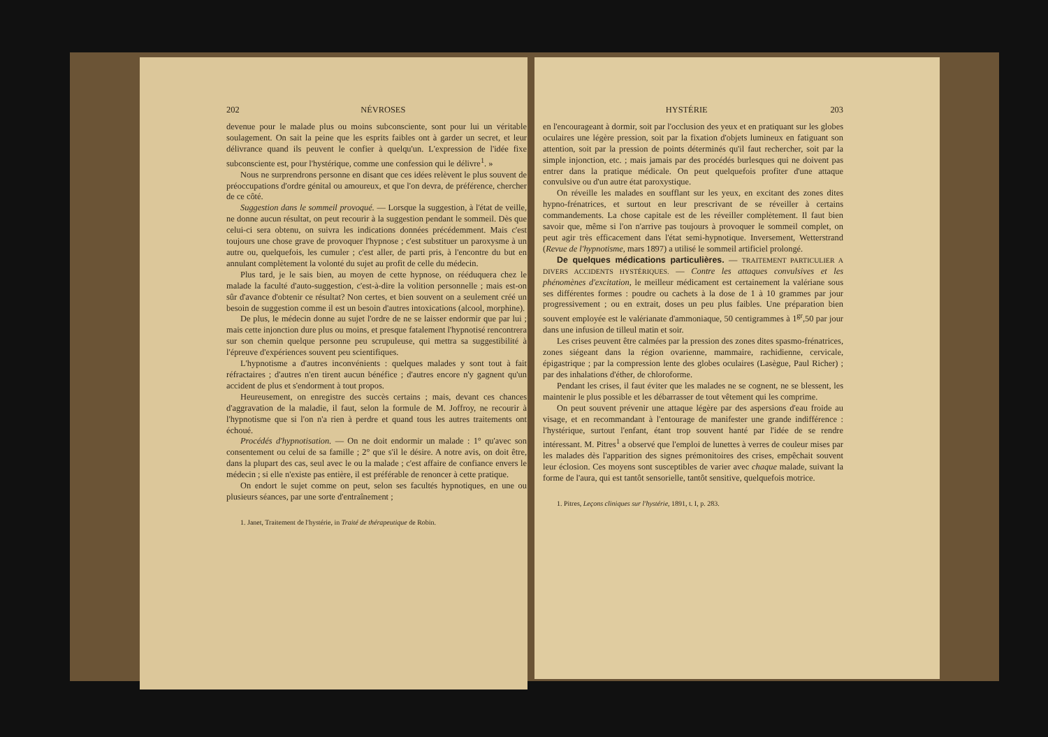202 NÉVROSES
devenue pour le malade plus ou moins subconsciente, sont pour lui un véritable soulagement. On sait la peine que les esprits faibles ont à garder un secret, et leur délivrance quand ils peuvent le confier à quelqu'un. L'expression de l'idée fixe subconsciente est, pour l'hystérique, comme une confession qui le délivre<sup>1</sup>. »
Nous ne surprendrons personne en disant que ces idées relèvent le plus souvent de préoccupations d'ordre génital ou amoureux, et que l'on devra, de préférence, chercher de ce côté.
Suggestion dans le sommeil provoqué. — Lorsque la suggestion, à l'état de veille, ne donne aucun résultat, on peut recourir à la suggestion pendant le sommeil. Dès que celui-ci sera obtenu, on suivra les indications données précédemment. Mais c'est toujours une chose grave de provoquer l'hypnose ; c'est substituer un paroxysme à un autre ou, quelquefois, les cumuler ; c'est aller, de parti pris, à l'encontre du but en annulant complètement la volonté du sujet au profit de celle du médecin.
Plus tard, je le sais bien, au moyen de cette hypnose, on rééduquera chez le malade la faculté d'auto-suggestion, c'est-à-dire la volition personnelle ; mais est-on sûr d'avance d'obtenir ce résultat? Non certes, et bien souvent on a seulement créé un besoin de suggestion comme il est un besoin d'autres intoxications (alcool, morphine).
De plus, le médecin donne au sujet l'ordre de ne se laisser endormir que par lui ; mais cette injonction dure plus ou moins, et presque fatalement l'hypnotisé rencontrera sur son chemin quelque personne peu scrupuleuse, qui mettra sa suggestibilité à l'épreuve d'expériences souvent peu scientifiques.
L'hypnotisme a d'autres inconvénients : quelques malades y sont tout à fait réfractaires ; d'autres n'en tirent aucun bénéfice ; d'autres encore n'y gagnent qu'un accident de plus et s'endorment à tout propos.
Heureusement, on enregistre des succès certains ; mais, devant ces chances d'aggravation de la maladie, il faut, selon la formule de M. Joffroy, ne recourir à l'hypnotisme que si l'on n'a rien à perdre et quand tous les autres traitements ont échoué.
Procédés d'hypnotisation. — On ne doit endormir un malade : 1° qu'avec son consentement ou celui de sa famille ; 2° que s'il le désire. A notre avis, on doit être, dans la plupart des cas, seul avec le ou la malade ; c'est affaire de confiance envers le médecin ; si elle n'existe pas entière, il est préférable de renoncer à cette pratique.
On endort le sujet comme on peut, selon ses facultés hypnotiques, en une ou plusieurs séances, par une sorte d'entraînement ;
1. Janet, Traitement de l'hystérie, in Traité de thérapeutique de Robin.
HYSTÉRIE 203
en l'encourageant à dormir, soit par l'occlusion des yeux et en pratiquant sur les globes oculaires une légère pression, soit par la fixation d'objets lumineux en fatiguant son attention, soit par la pression de points déterminés qu'il faut rechercher, soit par la simple injonction, etc. ; mais jamais par des procédés burlesques qui ne doivent pas entrer dans la pratique médicale. On peut quelquefois profiter d'une attaque convulsive ou d'un autre état paroxystique.
On réveille les malades en soufflant sur les yeux, en excitant des zones dites hypno-frénatrices, et surtout en leur prescrivant de se réveiller à certains commandements. La chose capitale est de les réveiller complètement. Il faut bien savoir que, même si l'on n'arrive pas toujours à provoquer le sommeil complet, on peut agir très efficacement dans l'état semi-hypnotique. Inversement, Wetterstrand (Revue de l'hypnotisme, mars 1897) a utilisé le sommeil artificiel prolongé.
De quelques médications particulières. — TRAITEMENT PARTICULIER A DIVERS ACCIDENTS HYSTÉRIQUES. — Contre les attaques convulsives et les phénomènes d'excitation, le meilleur médicament est certainement la valériane sous ses différentes formes : poudre ou cachets à la dose de 1 à 10 grammes par jour progressivement ; ou en extrait, doses un peu plus faibles. Une préparation bien souvent employée est le valérianate d'ammoniaque, 50 centigrammes à 1<sup>gr</sup>,50 par jour dans une infusion de tilleul matin et soir.
Les crises peuvent être calmées par la pression des zones dites spasmo-frénatrices, zones siégeant dans la région ovarienne, mammaire, rachidienne, cervicale, épigastrique ; par la compression lente des globes oculaires (Lasègue, Paul Richer) ; par des inhalations d'éther, de chloroforme.
Pendant les crises, il faut éviter que les malades ne se cognent, ne se blessent, les maintenir le plus possible et les débarrasser de tout vêtement qui les comprime.
On peut souvent prévenir une attaque légère par des aspersions d'eau froide au visage, et en recommandant à l'entourage de manifester une grande indifférence : l'hystérique, surtout l'enfant, étant trop souvent hanté par l'idée de se rendre intéressant. M. Pitres<sup>1</sup> a observé que l'emploi de lunettes à verres de couleur mises par les malades dès l'apparition des signes prémonitoires des crises, empêchait souvent leur éclosion. Ces moyens sont susceptibles de varier avec chaque malade, suivant la forme de l'aura, qui est tantôt sensorielle, tantôt sensitive, quelquefois motrice.
1. Pitres, Leçons cliniques sur l'hystérie, 1891, t. I, p. 283.